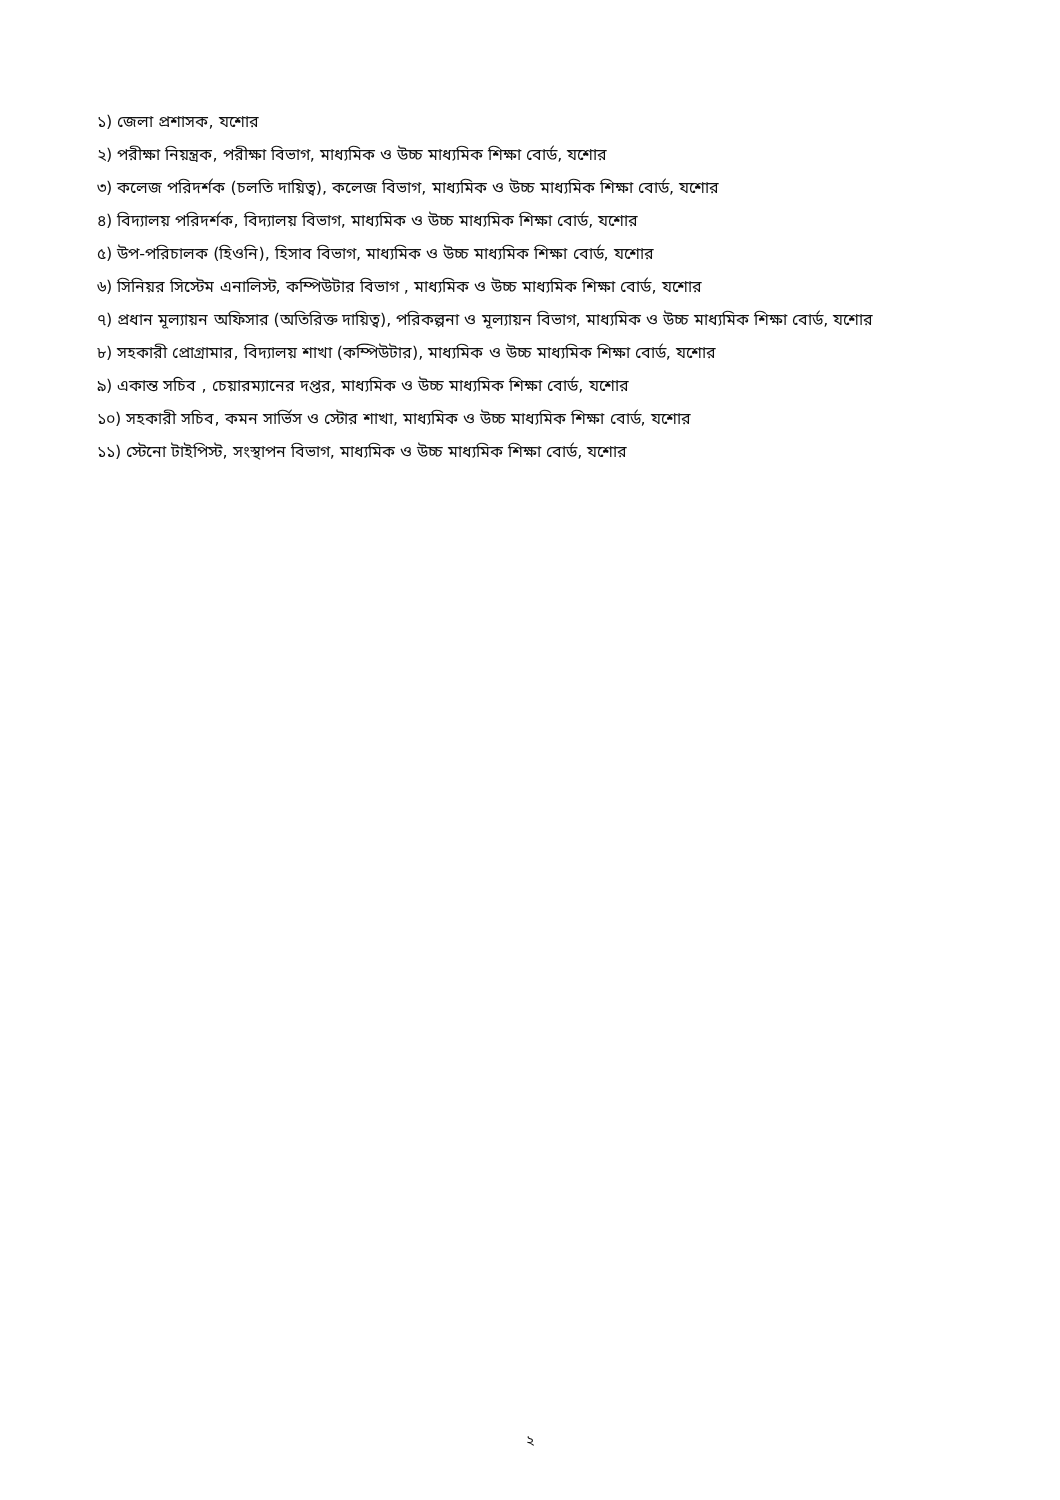১) জেলা প্রশাসক, যশোর
২) পরীক্ষা নিয়ন্ত্রক, পরীক্ষা বিভাগ, মাধ্যমিক ও উচ্চ মাধ্যমিক শিক্ষা বোর্ড, যশোর
৩) কলেজ পরিদর্শক (চলতি দায়িত্ব), কলেজ বিভাগ, মাধ্যমিক ও উচ্চ মাধ্যমিক শিক্ষা বোর্ড, যশোর
৪) বিদ্যালয় পরিদর্শক, বিদ্যালয় বিভাগ, মাধ্যমিক ও উচ্চ মাধ্যমিক শিক্ষা বোর্ড, যশোর
৫) উপ-পরিচালক (হিওনি), হিসাব বিভাগ, মাধ্যমিক ও উচ্চ মাধ্যমিক শিক্ষা বোর্ড, যশোর
৬) সিনিয়র সিস্টেম এনালিস্ট, কম্পিউটার বিভাগ , মাধ্যমিক ও উচ্চ মাধ্যমিক শিক্ষা বোর্ড, যশোর
৭) প্রধান মূল্যায়ন অফিসার (অতিরিক্ত দায়িত্ব), পরিকল্পনা ও মূল্যায়ন বিভাগ, মাধ্যমিক ও উচ্চ মাধ্যমিক শিক্ষা বোর্ড, যশোর
৮) সহকারী প্রোগ্রামার, বিদ্যালয় শাখা (কম্পিউটার), মাধ্যমিক ও উচ্চ মাধ্যমিক শিক্ষা বোর্ড, যশোর
৯) একান্ত সচিব , চেয়ারম্যানের দপ্তর, মাধ্যমিক ও উচ্চ মাধ্যমিক শিক্ষা বোর্ড, যশোর
১০) সহকারী সচিব, কমন সার্ভিস ও স্টোর শাখা, মাধ্যমিক ও উচ্চ মাধ্যমিক শিক্ষা বোর্ড, যশোর
১১) স্টেনো টাইপিস্ট, সংস্থাপন বিভাগ, মাধ্যমিক ও উচ্চ মাধ্যমিক শিক্ষা বোর্ড, যশোর
২